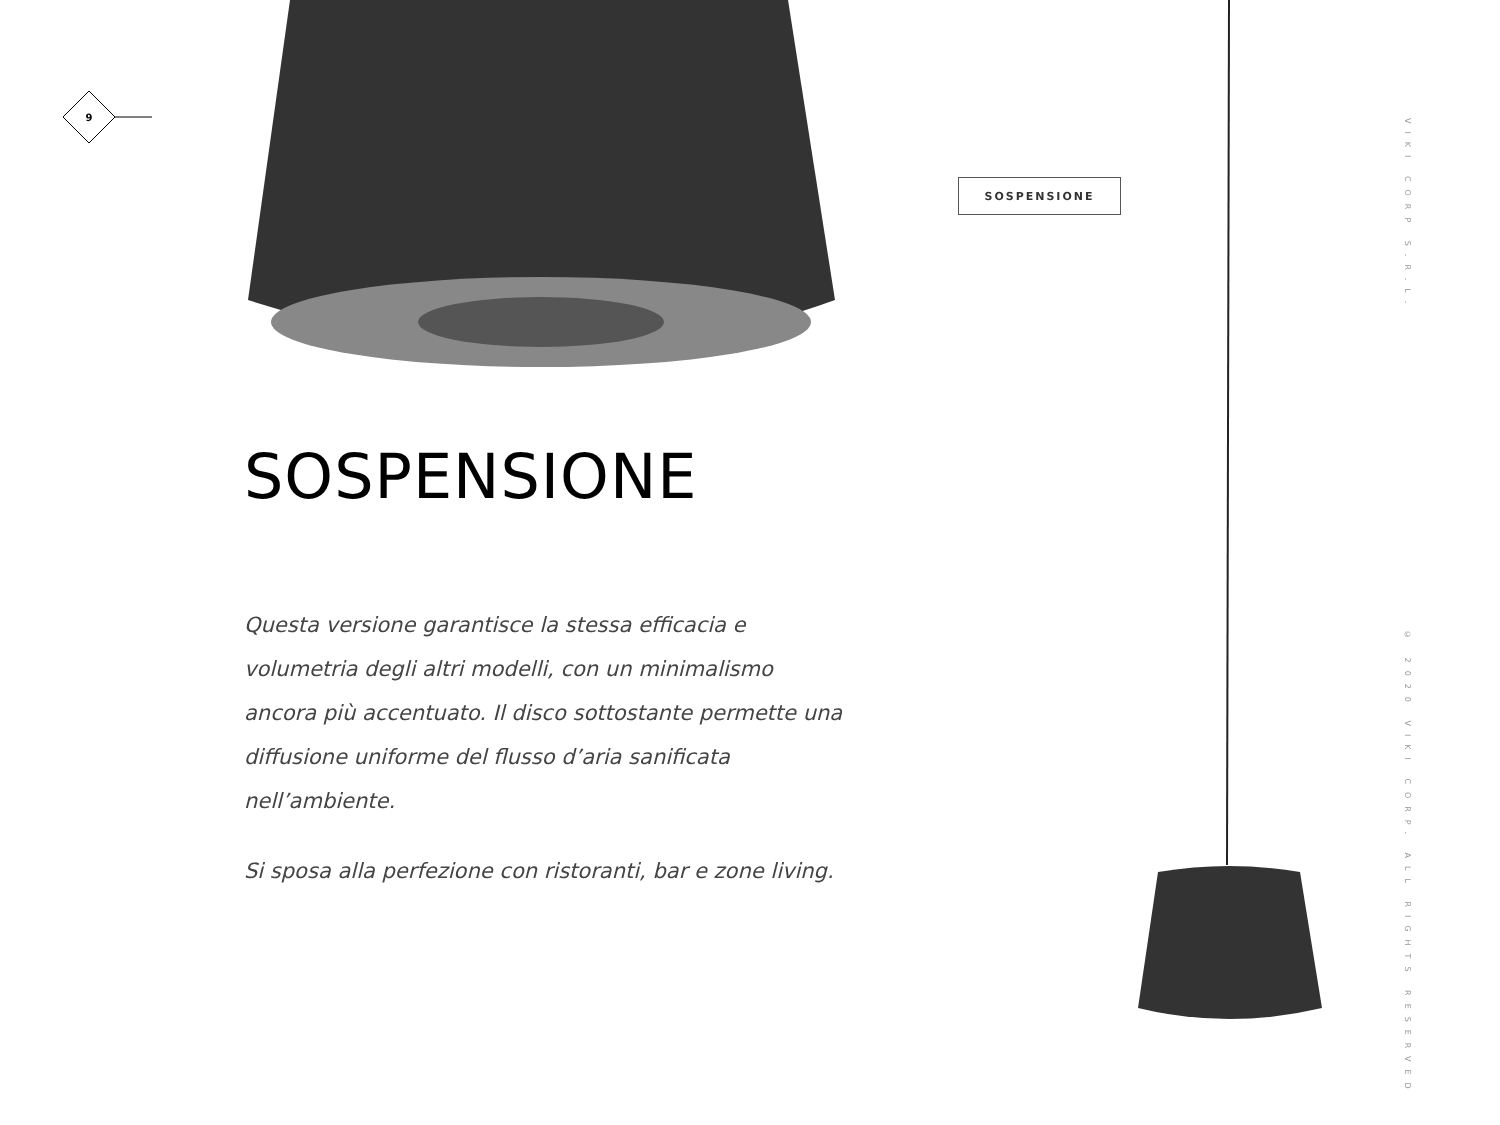9
SOSPENSIONE
VIKI CORP S.R.L.
© 2020 VIKI CORP. ALL RIGHTS RESERVED
SOSPENSIONE
Questa versione garantisce la stessa efficacia e volumetria degli altri modelli, con un minimalismo ancora più accentuato. Il disco sottostante permette una diffusione uniforme del flusso d’aria sanificata nell’ambiente.
Si sposa alla perfezione con ristoranti, bar e zone living.